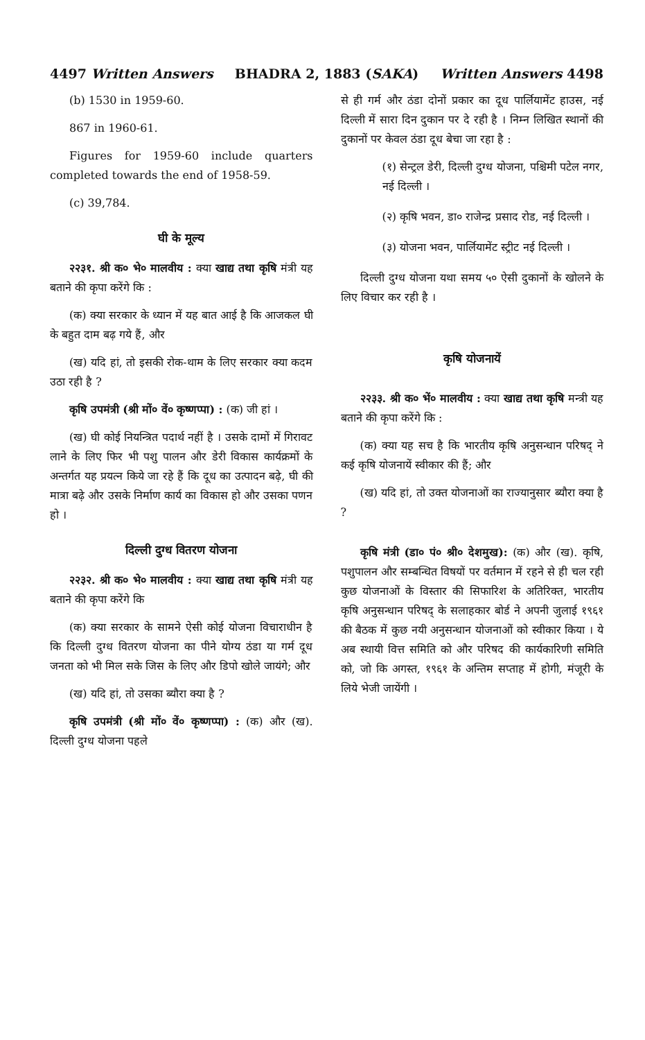4497 Written Answers BHADRA 2, 1883 (SAKA) Written Answers 4498
(b) 1530 in 1959-60.
867 in 1960-61.
Figures for 1959-60 include quarters completed towards the end of 1958-59.
(c) 39,784.
घी के मूल्य
२२३१. श्री क० भे० मालवीय : क्या खाद्य तथा कृषि मंत्री यह बताने की कृपा करेंगे कि :
(क) क्या सरकार के ध्यान में यह बात आई है कि आजकल घी के बहुत दाम बढ़ गये हैं, और
(ख) यदि हां, तो इसकी रोक-थाम के लिए सरकार क्या कदम उठा रही है ?
कृषि उपमंत्री (श्री मों० वें० कृष्णप्पा) : (क) जी हां ।
(ख) घी कोई नियन्त्रित पदार्थ नहीं है । उसके दामों में गिरावट लाने के लिए फिर भी पशु पालन और डेरी विकास कार्यक्रमों के अन्तर्गत यह प्रयत्न किये जा रहे हैं कि दूध का उत्पादन बढ़े, घी की मात्रा बढ़े और उसके निर्माण कार्य का विकास हो और उसका पणन हो ।
दिल्ली दुग्ध वितरण योजना
२२३२. श्री क० भे० मालवीय : क्या खाद्य तथा कृषि मंत्री यह बताने की कृपा करेंगे कि
(क) क्या सरकार के सामने ऐसी कोई योजना विचाराधीन है कि दिल्ली दुग्ध वितरण योजना का पीने योग्य ठंडा या गर्म दूध जनता को भी मिल सके जिस के लिए और डिपो खोले जायंगे; और
(ख) यदि हां, तो उसका ब्यौरा क्या है ?
कृषि उपमंत्री (श्री मों० वें० कृष्णप्पा) : (क) और (ख). दिल्ली दुग्ध योजना पहले
से ही गर्म और ठंडा दोनों प्रकार का दूध पार्लियामेंट हाउस, नई दिल्ली में सारा दिन दुकान पर दे रही है । निम्न लिखित स्थानों की दुकानों पर केवल ठंडा दूध बेचा जा रहा है :
(१) सेन्ट्रल डेरी, दिल्ली दुग्ध योजना, पश्चिमी पटेल नगर, नई दिल्ली ।
(२) कृषि भवन, डा० राजेन्द्र प्रसाद रोड, नई दिल्ली ।
(३) योजना भवन, पार्लियामेंट स्ट्रीट नई दिल्ली ।
दिल्ली दुग्ध योजना यथा समय ५० ऐसी दुकानों के खोलने के लिए विचार कर रही है ।
कृषि योजनायें
२२३३. श्री क० भें० मालवीय : क्या खाद्य तथा कृषि मन्त्री यह बताने की कृपा करेंगे कि :
(क) क्या यह सच है कि भारतीय कृषि अनुसन्धान परिषद् ने कई कृषि योजनायें स्वीकार की हैं; और
(ख) यदि हां, तो उक्त योजनाओं का राज्यानुसार ब्यौरा क्या है ?
कृषि मंत्री (डा० पं० श्री० देशमुख): (क) और (ख). कृषि, पशुपालन और सम्बन्धित विषयों पर वर्तमान में रहने से ही चल रही कुछ योजनाओं के विस्तार की सिफारिश के अतिरिक्त, भारतीय कृषि अनुसन्धान परिषद् के सलाहकार बोर्ड ने अपनी जुलाई १९६१ की बैठक में कुछ नयी अनुसन्धान योजनाओं को स्वीकार किया । ये अब स्थायी वित्त समिति को और परिषद की कार्यकारिणी समिति को, जो कि अगस्त, १९६१ के अन्तिम सप्ताह में होगी, मंजूरी के लिये भेजी जायेंगी ।